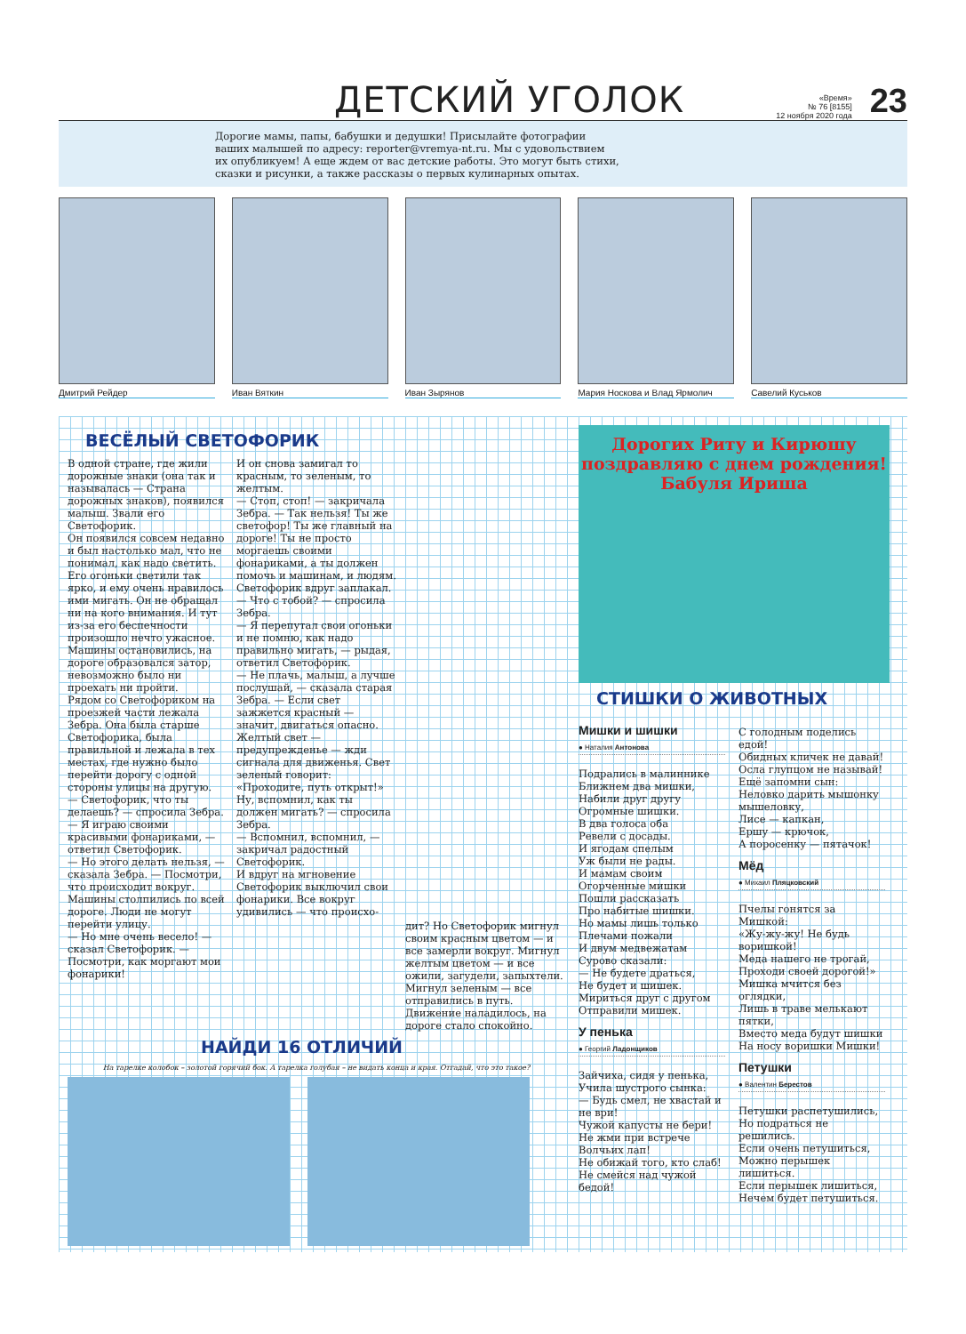ДЕТСКИЙ УГОЛОК
«Время»
№ 76 [8155]
12 ноября 2020 года
23
Дорогие мамы, папы, бабушки и дедушки! Присылайте фотографии
ваших малышей по адресу: reporter@vremya-nt.ru. Мы с удовольствием
их опубликуем! А еще ждем от вас детские работы. Это могут быть стихи,
сказки и рисунки, а также рассказы о первых кулинарных опытах.
Дмитрий Рейдер Иван Вяткин Иван Зырянов Мария Носкова и Влад Ярмолич
Савелий Куськов
ВЕСЁЛЫЙ СВЕТОФОРИК
В одной стране, где жили дорожные знаки (она так и называлась — Страна дорожных знаков), появился малыш. Звали его Светофорик.
Он появился совсем недавно и был настолько мал, что не понимал, как надо светить. Его огоньки светили так ярко, и ему очень нравилось ими мигать. Он не обращал ни на кого внимания. И тут из-за его беспечности произошло нечто ужасное. Машины остановились, на дороге образовался затор, невозможно было ни проехать ни пройти.
Рядом со Светофориком на проезжей части лежала Зебра. Она была старше Светофорика, была правильной и лежала в тех местах, где нужно было перейти дорогу с одной стороны улицы на другую.
— Светофорик, что ты делаешь? — спросила Зебра.
— Я играю своими красивыми фонариками, — ответил Светофорик.
— Но этого делать нельзя, — сказала Зебра. — Посмотри, что происходит вокруг. Машины столпились по всей дороге. Люди не могут перейти улицу.
— Но мне очень весело! — сказал Светофорик. — Посмотри, как моргают мои фонарики!
И он снова замигал то красным, то зеленым, то желтым.
— Стоп, стоп! — закричала Зебра. — Так нельзя! Ты же светофор! Ты же главный на дороге! Ты не просто моргаешь своими фонариками, а ты должен помочь и машинам, и людям.
Светофорик вдруг заплакал.
— Что с тобой? — спросила Зебра.
— Я перепутал свои огоньки и не помню, как надо правильно мигать, — рыдая, ответил Светофорик.
— Не плачь, малыш, а лучше послушай, — сказала старая Зебра. — Если свет зажжется красный — значит, двигаться опасно. Желтый свет — предупрежденье — жди сигнала для движенья. Свет зеленый говорит: «Проходите, путь открыт!» Ну, вспомнил, как ты должен мигать? — спросила Зебра.
— Вспомнил, вспомнил, — закричал радостный Светофорик.
И вдруг на мгновение Светофорик выключил свои фонарики. Все вокруг удивились — что происхо-
дит? Но Светофорик мигнул своим красным цветом — и все замерли вокруг. Мигнул желтым цветом — и все ожили, загудели, запыхтели. Мигнул зеленым — все отправились в путь. Движение наладилось, на дороге стало спокойно.
НАЙДИ 16 ОТЛИЧИЙ
На тарелке колобок – золотой горячий бок. А тарелка голубая – не видать конца и края. Отгадай, что это такое?
Дорогих Риту и Кирюшу поздравляю с днем рождения! Бабуля Ириша
СТИШКИ О ЖИВОТНЫХ
Мишки и шишки
● Наталия Антонова
Подрались в малиннике
Ближнем два мишки,
Набили друг другу
Огромные шишки.
В два голоса оба
Ревели с досады.
И ягодам спелым
Уж были не рады.
И мамам своим
Огорченные мишки
Пошли рассказать
Про набитые шишки.
Но мамы лишь только
Плечами пожали
И двум медвежатам
Сурово сказали:
— Не будете драться,
Не будет и шишек.
Мириться друг с другом
Отправили мишек.
У пенька
● Георгий Ладонщиков
Зайчиха, сидя у пенька,
Учила шустрого сынка:
— Будь смел, не хвастай и не ври!
Чужой капусты не бери!
Не жми при встрече Волчьих лап!
Не обижай того, кто слаб!
Не смейся над чужой бедой!
С голодным поделись едой!
Обидных кличек не давай!
Осла глупцом не называй!
Ещё запомни сын:
Неловко дарить мышонку мышеловку,
Лисе — капкан,
Ершу — крючок,
А поросенку — пятачок!
Мёд
● Михаил Пляцковский
Пчелы гонятся за Мишкой:
«Жу-жу-жу! Не будь воришкой!
Меда нашего не трогай,
Проходи своей дорогой!»
Мишка мчится без оглядки,
Лишь в траве мелькают пятки,
Вместо меда будут шишки
На носу воришки Мишки!
Петушки
● Валентин Берестов
Петушки распетушились,
Но подраться не решились.
Если очень петушиться,
Можно перышек лишиться.
Если перышек лишиться,
Нечем будет петушиться.